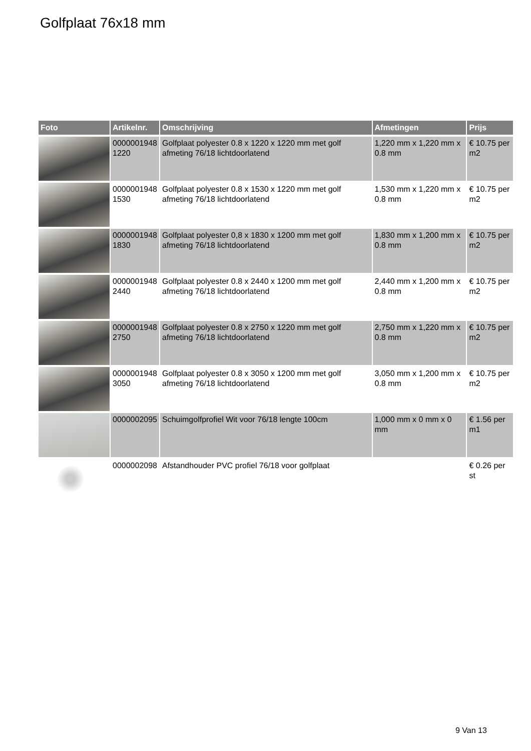Golfplaat 76x18 mm
| Foto | Artikelnr. | Omschrijving | Afmetingen | Prijs |
| --- | --- | --- | --- | --- |
| | 0000001948 1220 | Golfplaat polyester 0.8 x 1220 x 1220 mm met golf afmeting 76/18 lichtdoorlatend | 1,220 mm x 1,220 mm x 0.8 mm | € 10.75 per m2 |
| | 0000001948 1530 | Golfplaat polyester 0.8 x 1530 x 1220 mm met golf afmeting 76/18 lichtdoorlatend | 1,530 mm x 1,220 mm x 0.8 mm | € 10.75 per m2 |
| | 0000001948 1830 | Golfplaat polyester 0,8 x 1830 x 1200 mm met golf afmeting 76/18 lichtdoorlatend | 1,830 mm x 1,200 mm x 0.8 mm | € 10.75 per m2 |
| | 0000001948 2440 | Golfplaat polyester 0.8 x 2440 x 1200 mm met golf afmeting 76/18 lichtdoorlatend | 2,440 mm x 1,200 mm x 0.8 mm | € 10.75 per m2 |
| | 0000001948 2750 | Golfplaat polyester 0.8 x 2750 x 1220 mm met golf afmeting 76/18 lichtdoorlatend | 2,750 mm x 1,220 mm x 0.8 mm | € 10.75 per m2 |
| | 0000001948 3050 | Golfplaat polyester 0.8 x 3050 x 1200 mm met golf afmeting 76/18 lichtdoorlatend | 3,050 mm x 1,200 mm x 0.8 mm | € 10.75 per m2 |
| | 0000002095 | Schuimgolfprofiel Wit voor 76/18 lengte 100cm | 1,000 mm x 0 mm x 0 mm | € 1.56 per m1 |
| | 0000002098 | Afstandhouder PVC profiel 76/18 voor golfplaat | | € 0.26 per st |
9 Van 13